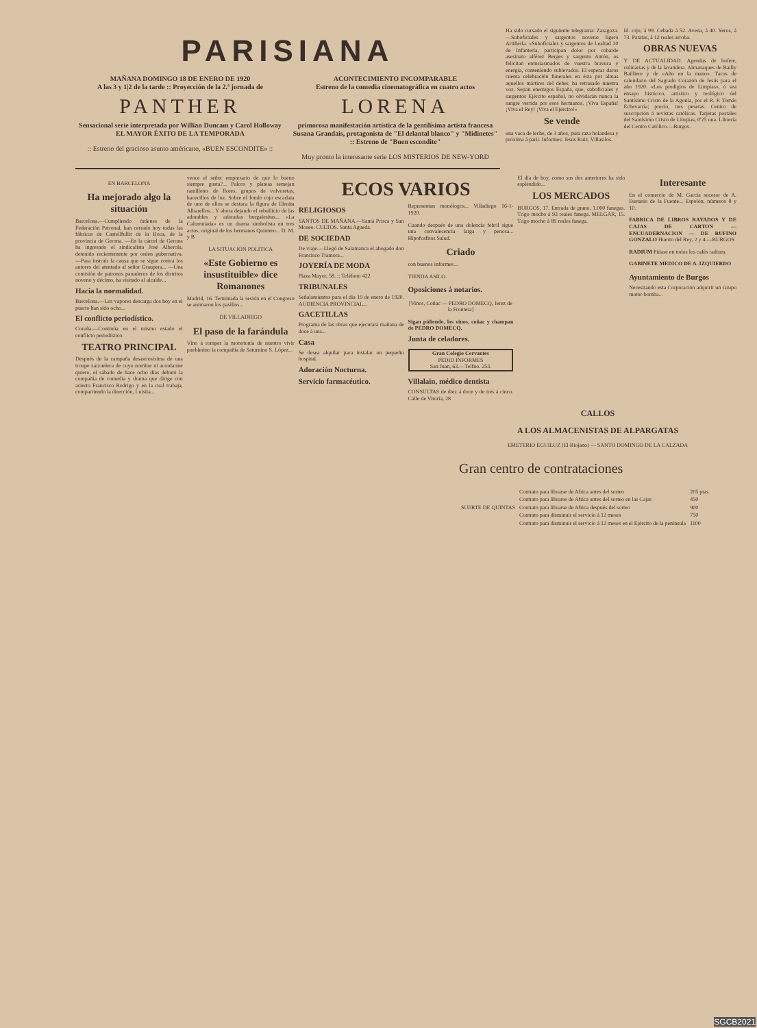PARISIANA
MAÑANA DOMINGO 18 DE ENERO DE 1920
A las 3 y 1|2 de la tarde :: Proyección de la 2.ª jornada de
PANTHER
Sensacional serie interpretada por Willian Duncam y Carol Holloway
EL MAYOR ÉXITO DE LA TEMPORADA
:: Estreno del gracioso asunto américano, «BUEN ESCONDITE» ::
ACONTECIMIENTO INCOMPARABLE
Estreno de la comedia cinematográfica en cuatro actos
LORENA
primorosa manifestación artística de la gentilísima artista francesa Susana Grandais, protagonista de "El delantal blanco" y "Midinetes" :: Estreno de "Buen escondite"
Muy pronto la interesante serie LOS MISTERIOS DE NEW-YORD
Ha sido cursado el siguiente telegrama: Zaragoza.—Suboficiales y sargentos noveno ligero Artillería. «Suboficiales y sargentos de Lealtad 30 de Infantería, participan dolor por cobarde asesinato alférez Berges y sargento Antón, os felicitan entusiasmados de vuestra bravura y energía, conteniendo sublevados. El esperar daros cuenta celebración funerales en ésta por almas aquellos mártires del deber, ha retrasado nuestra voz. Sepan enemigos España, que, suboficiales y sargentos Ejército español, no olvidarán nunca la sangre vertida por esos hermanos. ¡Viva España! ¡Viva el Rey! ¡Viva el Ejército!»
Se vende
una vaca de leche, de 3 años, pura raza holandesa y próxima á parir. Informes: Jesús Ruiz, Villasilos.
Id. rojo, á 99. Cebada á 52. Avena, á 40. Yeros, á 73. Patatas, á 12 reales arroba.
OBRAS NUEVAS
Y DE ACTUALIDAD. Agendas de bufete, culinarias y de la lavandera. Almanaques de Bailly Bailliere y de «Año en la mano». Tacos de calendario del Sagrado Corazón de Jesús para el año 1920. «Los prodigios de Limpias», ó sea ensayo histórico, artístico y teológico del Santísimo Cristo de la Agonía, por el R. P. Tomás Echevarría; precio, tres pesetas. Centro de suscripción á revistas católicas. Tarjetas postales del Santísimo Cristo de Limpias, 0'25 una. Librería del Centro Católico.—Burgos.
EN BARCELONA
Ha mejorado algo la situación
Barcelona.—Cumpliendo órdenes de la Federación Patronal, han cerrado hoy todas las fábricas de Castellfullit de la Roca, de la provincia de Gerona. —En la cárcel de Gerona ha ingresado el sindicalista José Alberola, detenido recientemente por orden gubernativa. —Para instruir la causa que se sigue contra los autores del atentado al señor Graupera... —Una comisión de patronos panaderos de los distritos noveno y décimo, ha visitado al alcalde...
Hacia la normalidad.
Barcelona.—Los vapores descarga dos hoy en el puerto han sido ocho...
El conflicto periodístico.
Coruña.—Continúa en el mismo estado el conflicto periodístico.
TEATRO PRINCIPAL
Después de la campaña desastrosísima de una troupe zarzuelera de cuyo nombre ni acordarme quiero, el sábado de hace ocho días debutó la compañía de comedia y drama que dirige con acierto Francisco Rodrigo y en la cual trabaja, compartiendo la dirección, Luisita...
vence el señor empresario de que lo bueno siempre gusta?... Palcos y plateas semejan ramilletes de flores, grupos de volvoretas, hacecillos de luz. Sobre el fondo rojo escarlata de uno de ellos se destaca la figura de Elenita Albarellos... Y ahora dejando el rebullicio de las adorables y adoradas burgalesitas... «La Calumniada» es un drama simbolista en tres actos, original de los hermanos Quintero... D. M. y B
LA SITUACION POLITICA
«Este Gobierno es insustituible» dice Romanones
Madrid, 16. Terminada la sesión en el Congreso se animaron los pasillos...
DE VILLADIEGO
El paso de la farándula
Vino á romper la monotonía de nuestro vivir pueblerino la compañía de Saturnino S. López...
ECOS VARIOS
RELIGIOSOS
SANTOS DE MAÑANA.—Santa Prisca y San Moseo. CULTOS. Santa Agueda.
DE SOCIEDAD
De viaje.—Llegó de Salamanca el abogado don Francisco Tramora...
JOYERÍA DE MODA
Plaza Mayor, 58. :: Teléfono 422
TRIBUNALES
Señalamientos para el día 19 de enero de 1920. AUDIENCIA PROVINCIAL...
GACETILLAS
Programa de las obras que ejecutará mañana de doce á una...
Casa
Se desea alquilar para instalar un pequeño hospital.
Adoración Nocturna.
Servicio farmacéutico.
Representan monólogos... Villadiego 16-1-1920.
Cuando después de una dolencia febril sigue una convalecencia larga y penosa... Hipofosfitos Salud.
Criado
con buenos informes...
TIENDA ASILO.
Oposiciones á notarios.
[Vinos, Coñac — PEDRO DOMECQ, Jerez de la Frontera]
Sigan pidiendo, los vinos, coñac y champan de PEDRO DOMECQ.
Junta de celadores.
Gran Colegio Cervantes
PEDID INFORMES
San Juan, 63.—Telfno. 253.
Villalain, médico dentista
CONSULTAS de diez á doce y de tres á cinco. Calle de Vitoria, 28
El día de hoy, como sus dos anteriores ha sido espléndido...
LOS MERCADOS
BURGOS, 17. Entrada de grano, 1.000 fanegas. Trigo mocho á 93 reales fanega. MELGAR, 15. Trigo mocho á 89 reales fanega.
Interesante
En el comercio de M. García sucesor de A. Eustasio de la Fuente... Espolón, números 8 y 10.
FABRICA DE LIBROS RAYADOS Y DE CAJAS DE CARTON — ENCUADERNACION — DE RUFINO GONZALO Huerto del Rey, 2 y 4.—BURGOS
RADIUM Pídase en todos los cafés radium.
GABINETE MEDICO DE A. IZQUIERDO
Ayuntamiento de Burgos
Necesitando esta Corporación adquirir un Grupo motor-bomba...
CALLOS
A LOS ALMACENISTAS DE ALPARGATAS
EMETERIO EGUILUZ (El Riojano) — SANTO DOMINGO DE LA CALZADA
Gran centro de contrataciones
| SUERTE DE QUINTAS | Contrato para librarse de Africa antes del sorteo | 205 ptas. |
| | Contrato para librarse de Africa antes del sorteo en las Cajas | 450 |
| | Contrato para librarse de Africa después del sorteo | 900 |
| | Contrato para disminuir el servicio á 12 meses | 750 |
| | Contrato para disminuir el servicio á 12 meses en el Ejército de la península | 1100 |
SGCB2021